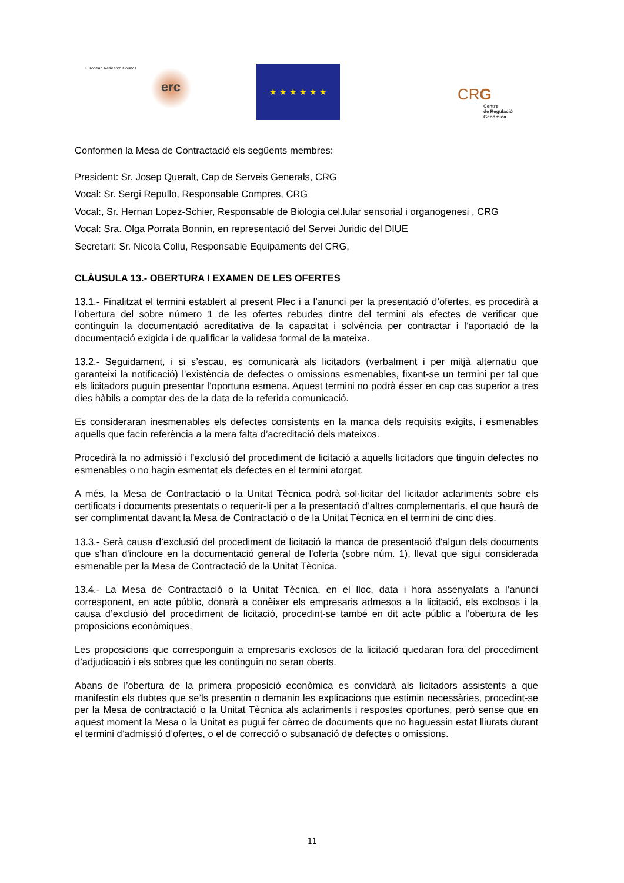European Research Council
erc
★ ★ ★ ★ ★ ★
CRG
Centre
de Regulació
Genòmica
Conformen la Mesa de Contractació els següents membres:
President: Sr. Josep Queralt, Cap de Serveis Generals, CRG
Vocal: Sr. Sergi Repullo, Responsable Compres, CRG
Vocal:, Sr. Hernan Lopez-Schier, Responsable de Biologia cel.lular sensorial i organogenesi , CRG
Vocal: Sra. Olga Porrata Bonnin, en representació del Servei Juridic del DIUE
Secretari: Sr. Nicola Collu, Responsable Equipaments del CRG,
CLÀUSULA 13.- OBERTURA I EXAMEN DE LES OFERTES
13.1.- Finalitzat el termini establert al present Plec i a l’anunci per la presentació d’ofertes, es procedirà a l’obertura del sobre número 1 de les ofertes rebudes dintre del termini als efectes de verificar que continguin la documentació acreditativa de la capacitat i solvència per contractar i l’aportació de la documentació exigida i de qualificar la validesa formal de la mateixa.
13.2.- Seguidament, i si s’escau, es comunicarà als licitadors (verbalment i per mitjà alternatiu que garanteixi la notificació) l’existència de defectes o omissions esmenables, fixant-se un termini per tal que els licitadors puguin presentar l’oportuna esmena. Aquest termini no podrà ésser en cap cas superior a tres dies hàbils a comptar des de la data de la referida comunicació.
Es consideraran inesmenables els defectes consistents en la manca dels requisits exigits, i esmenables aquells que facin referència a la mera falta d’acreditació dels mateixos.
Procedirà la no admissió i l’exclusió del procediment de licitació a aquells licitadors que tinguin defectes no esmenables o no hagin esmentat els defectes en el termini atorgat.
A més, la Mesa de Contractació o la Unitat Tècnica podrà sol·licitar del licitador aclariments sobre els certificats i documents presentats o requerir-li per a la presentació d’altres complementaris, el que haurà de ser complimentat davant la Mesa de Contractació o de la Unitat Tècnica en el termini de cinc dies.
13.3.- Serà causa d’exclusió del procediment de licitació la manca de presentació d'algun dels documents que s'han d'incloure en la documentació general de l'oferta (sobre núm. 1), llevat que sigui considerada esmenable per la Mesa de Contractació de la Unitat Tècnica.
13.4.- La Mesa de Contractació o la Unitat Tècnica, en el lloc, data i hora assenyalats a l’anunci corresponent, en acte públic, donarà a conèixer els empresaris admesos a la licitació, els exclosos i la causa d’exclusió del procediment de licitació, procedint-se també en dit acte públic a l’obertura de les proposicions econòmiques.
Les proposicions que corresponguin a empresaris exclosos de la licitació quedaran fora del procediment d’adjudicació i els sobres que les continguin no seran oberts.
Abans de l’obertura de la primera proposició econòmica es convidarà als licitadors assistents a que manifestin els dubtes que se’ls presentin o demanin les explicacions que estimin necessàries, procedint-se per la Mesa de contractació o la Unitat Tècnica als aclariments i respostes oportunes, però sense que en aquest moment la Mesa o la Unitat es pugui fer càrrec de documents que no haguessin estat lliurats durant el termini d’admissió d’ofertes, o el de correcció o subsanació de defectes o omissions.
11